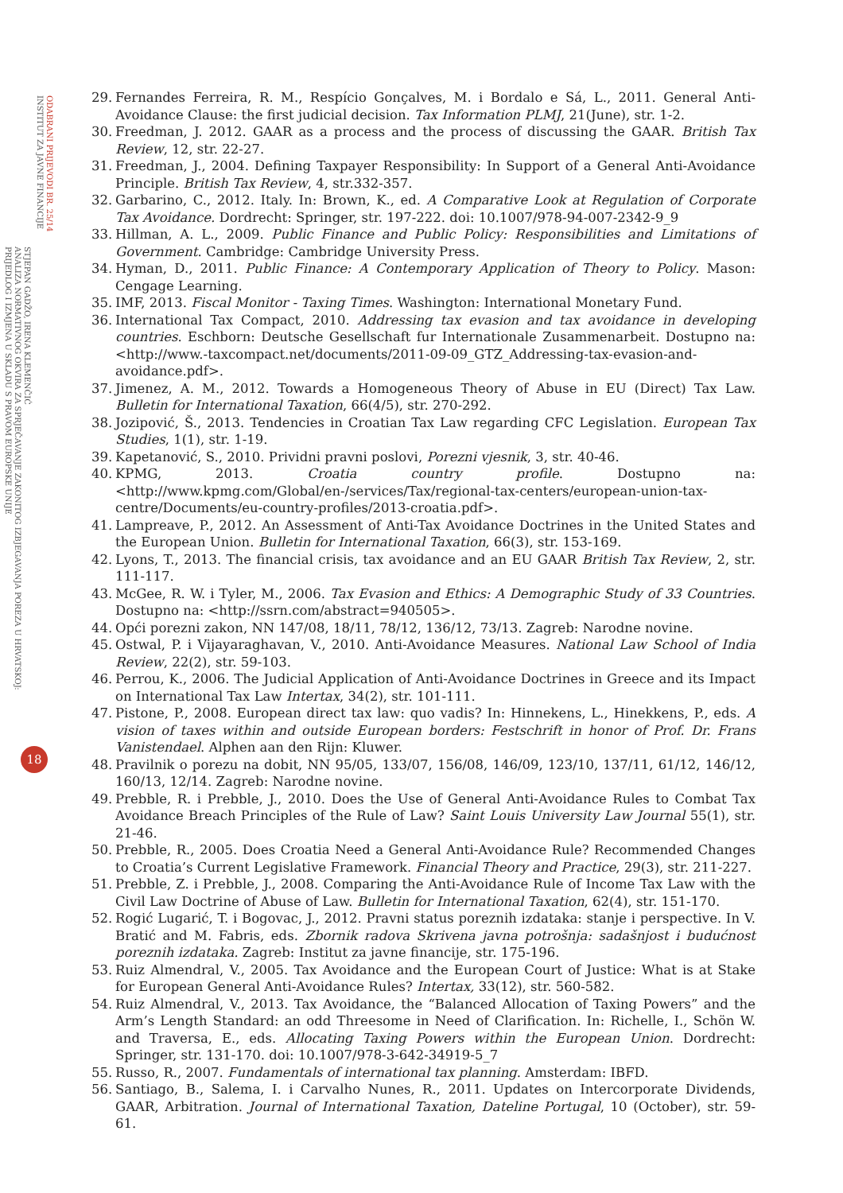ODABRANI PRIJEVODI BR. 25/14
INSTITUT ZA JAVNE FINANCIJE
STJEPAN GADŽO, IRENA KLEMENČIĆ
ANALIZA NORMATIVNOG OKVIRA ZA SPRJEČAVANJE ZAKONITOG IZBJEGAVANJA POREZA U HRVATSKOJ:
PRIJEDLOG I IZMJENA U SKLADU S PRAVOM EUROPSKE UNIJE
18
29. Fernandes Ferreira, R. M., Respício Gonçalves, M. i Bordalo e Sá, L., 2011. General Anti-Avoidance Clause: the first judicial decision. Tax Information PLMJ, 21(June), str. 1-2.
30. Freedman, J. 2012. GAAR as a process and the process of discussing the GAAR. British Tax Review, 12, str. 22-27.
31. Freedman, J., 2004. Defining Taxpayer Responsibility: In Support of a General Anti-Avoidance Principle. British Tax Review, 4, str.332-357.
32. Garbarino, C., 2012. Italy. In: Brown, K., ed. A Comparative Look at Regulation of Corporate Tax Avoidance. Dordrecht: Springer, str. 197-222. doi: 10.1007/978-94-007-2342-9_9
33. Hillman, A. L., 2009. Public Finance and Public Policy: Responsibilities and Limitations of Government. Cambridge: Cambridge University Press.
34. Hyman, D., 2011. Public Finance: A Contemporary Application of Theory to Policy. Mason: Cengage Learning.
35. IMF, 2013. Fiscal Monitor - Taxing Times. Washington: International Monetary Fund.
36. International Tax Compact, 2010. Addressing tax evasion and tax avoidance in developing countries. Eschborn: Deutsche Gesellschaft fur Internationale Zusammenarbeit. Dostupno na: <http://www.-taxcompact.net/documents/2011-09-09_GTZ_Addressing-tax-evasion-and-avoidance.pdf>.
37. Jimenez, A. M., 2012. Towards a Homogeneous Theory of Abuse in EU (Direct) Tax Law. Bulletin for International Taxation, 66(4/5), str. 270-292.
38. Jozipović, Š., 2013. Tendencies in Croatian Tax Law regarding CFC Legislation. European Tax Studies, 1(1), str. 1-19.
39. Kapetanović, S., 2010. Prividni pravni poslovi, Porezni vjesnik, 3, str. 40-46.
40. KPMG, 2013. Croatia country profile. Dostupno na: <http://www.kpmg.com/Global/en-/services/Tax/regional-tax-centers/european-union-tax-centre/Documents/eu-country-profiles/2013-croatia.pdf>.
41. Lampreave, P., 2012. An Assessment of Anti-Tax Avoidance Doctrines in the United States and the European Union. Bulletin for International Taxation, 66(3), str. 153-169.
42. Lyons, T., 2013. The financial crisis, tax avoidance and an EU GAAR British Tax Review, 2, str. 111-117.
43. McGee, R. W. i Tyler, M., 2006. Tax Evasion and Ethics: A Demographic Study of 33 Countries. Dostupno na: <http://ssrn.com/abstract=940505>.
44. Opći porezni zakon, NN 147/08, 18/11, 78/12, 136/12, 73/13. Zagreb: Narodne novine.
45. Ostwal, P. i Vijayaraghavan, V., 2010. Anti-Avoidance Measures. National Law School of India Review, 22(2), str. 59-103.
46. Perrou, K., 2006. The Judicial Application of Anti-Avoidance Doctrines in Greece and its Impact on International Tax Law Intertax, 34(2), str. 101-111.
47. Pistone, P., 2008. European direct tax law: quo vadis? In: Hinnekens, L., Hinekkens, P., eds. A vision of taxes within and outside European borders: Festschrift in honor of Prof. Dr. Frans Vanistendael. Alphen aan den Rijn: Kluwer.
48. Pravilnik o porezu na dobit, NN 95/05, 133/07, 156/08, 146/09, 123/10, 137/11, 61/12, 146/12, 160/13, 12/14. Zagreb: Narodne novine.
49. Prebble, R. i Prebble, J., 2010. Does the Use of General Anti-Avoidance Rules to Combat Tax Avoidance Breach Principles of the Rule of Law? Saint Louis University Law Journal 55(1), str. 21-46.
50. Prebble, R., 2005. Does Croatia Need a General Anti-Avoidance Rule? Recommended Changes to Croatia’s Current Legislative Framework. Financial Theory and Practice, 29(3), str. 211-227.
51. Prebble, Z. i Prebble, J., 2008. Comparing the Anti-Avoidance Rule of Income Tax Law with the Civil Law Doctrine of Abuse of Law. Bulletin for International Taxation, 62(4), str. 151-170.
52. Rogić Lugarić, T. i Bogovac, J., 2012. Pravni status poreznih izdataka: stanje i perspective. In V. Bratić and M. Fabris, eds. Zbornik radova Skrivena javna potrošnja: sadašnjost i budućnost poreznih izdataka. Zagreb: Institut za javne financije, str. 175-196.
53. Ruiz Almendral, V., 2005. Tax Avoidance and the European Court of Justice: What is at Stake for European General Anti-Avoidance Rules? Intertax, 33(12), str. 560-582.
54. Ruiz Almendral, V., 2013. Tax Avoidance, the “Balanced Allocation of Taxing Powers” and the Arm’s Length Standard: an odd Threesome in Need of Clarification. In: Richelle, I., Schön W. and Traversa, E., eds. Allocating Taxing Powers within the European Union. Dordrecht: Springer, str. 131-170. doi: 10.1007/978-3-642-34919-5_7
55. Russo, R., 2007. Fundamentals of international tax planning. Amsterdam: IBFD.
56. Santiago, B., Salema, I. i Carvalho Nunes, R., 2011. Updates on Intercorporate Dividends, GAAR, Arbitration. Journal of International Taxation, Dateline Portugal, 10 (October), str. 59-61.